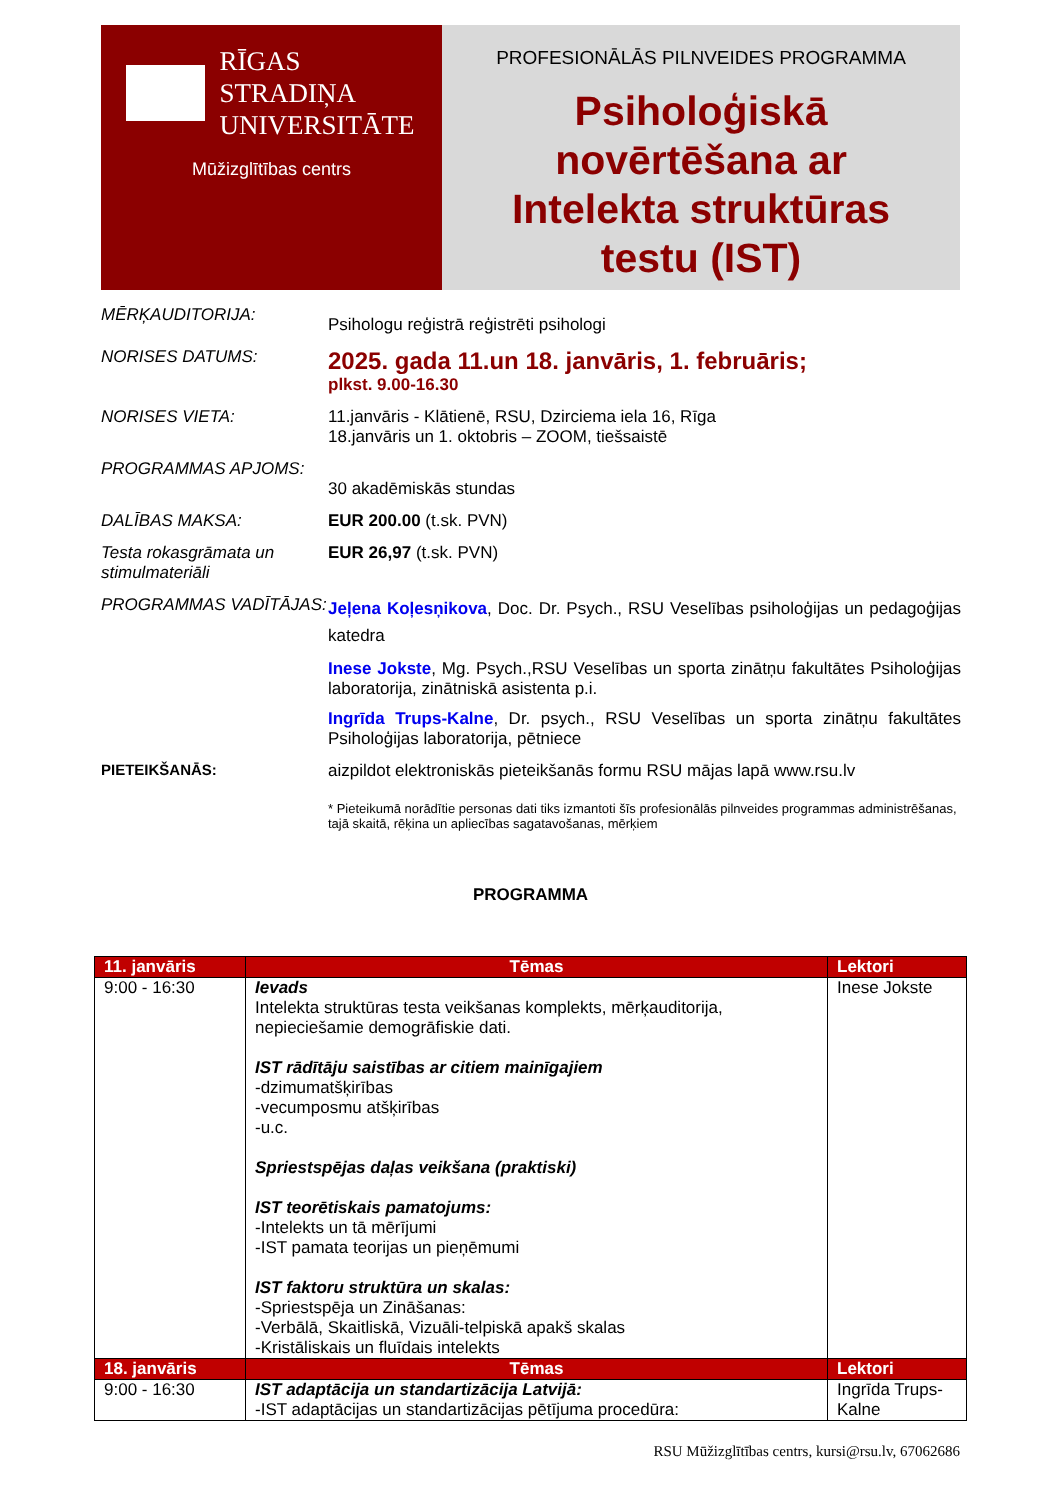RĪGAS STRADIŅA
UNIVERSITĀTE
Mūžizglītības centrs
PROFESIONĀLĀS PILNVEIDES PROGRAMMA
Psiholoģiskā
novērtēšana ar
Intelekta struktūras
testu (IST)
MĒRĶAUDITORIJA:
Psihologu reģistrā reģistrēti psihologi
NORISES DATUMS:
2025. gada 11.un 18. janvāris, 1. februāris;
plkst. 9.00-16.30
NORISES VIETA: 11.janvāris - Klātienē, RSU, Dzirciema iela 16, Rīga
18.janvāris un 1. oktobris – ZOOM, tiešsaistē
PROGRAMMAS APJOMS:
30 akadēmiskās stundas
DALĪBAS MAKSA: EUR 200.00 (t.sk. PVN)
Testa rokasgrāmata un stimulmateriāli
EUR 26,97 (t.sk. PVN)
PROGRAMMAS VADĪTĀJAS:
Jeļena Koļesņikova, Doc. Dr. Psych., RSU Veselības psiholoģijas un pedagoģijas katedra
Inese Jokste, Mg. Psych.,RSU Veselības un sporta zinātņu fakultātes Psiholoģijas laboratorija, zinātniskā asistenta p.i.
Ingrīda Trups-Kalne, Dr. psych., RSU Veselības un sporta zinātņu fakultātes Psiholoģijas laboratorija, pētniece
PIETEIKŠANĀS: aizpildot elektroniskās pieteikšanās formu RSU mājas lapā www.rsu.lv
* Pieteikumā norādītie personas dati tiks izmantoti šīs profesionālās pilnveides programmas administrēšanas, tajā skaitā, rēķina un apliecības sagatavošanas, mērķiem
PROGRAMMA
| 11. janvāris | Tēmas | Lektori |
| --- | --- | --- |
| 9:00 - 16:30 | Ievads Intelekta struktūras testa veikšanas komplekts, mērķauditorija, nepieciešamie demogrāfiskie dati. IST rādītāju saistības ar citiem mainīgajiem -dzimumatšķirības -vecumposmu atšķirības -u.c. Spriestspējas daļas veikšana (praktiski) IST teorētiskais pamatojums: -Intelekts un tā mērījumi -IST pamata teorijas un pieņēmumi IST faktoru struktūra un skalas: -Spriestspēja un Zināšanas: -Verbālā, Skaitliskā, Vizuāli-telpiskā apakš skalas -Kristāliskais un fluīdais intelekts | Inese Jokste |
| 18. janvāris | Tēmas | Lektori |
| 9:00 - 16:30 | IST adaptācija un standartizācija Latvijā: -IST adaptācijas un standartizācijas pētījuma procedūra: | Ingrīda Trups-Kalne |
RSU Mūžizglītības centrs, kursi@rsu.lv, 67062686